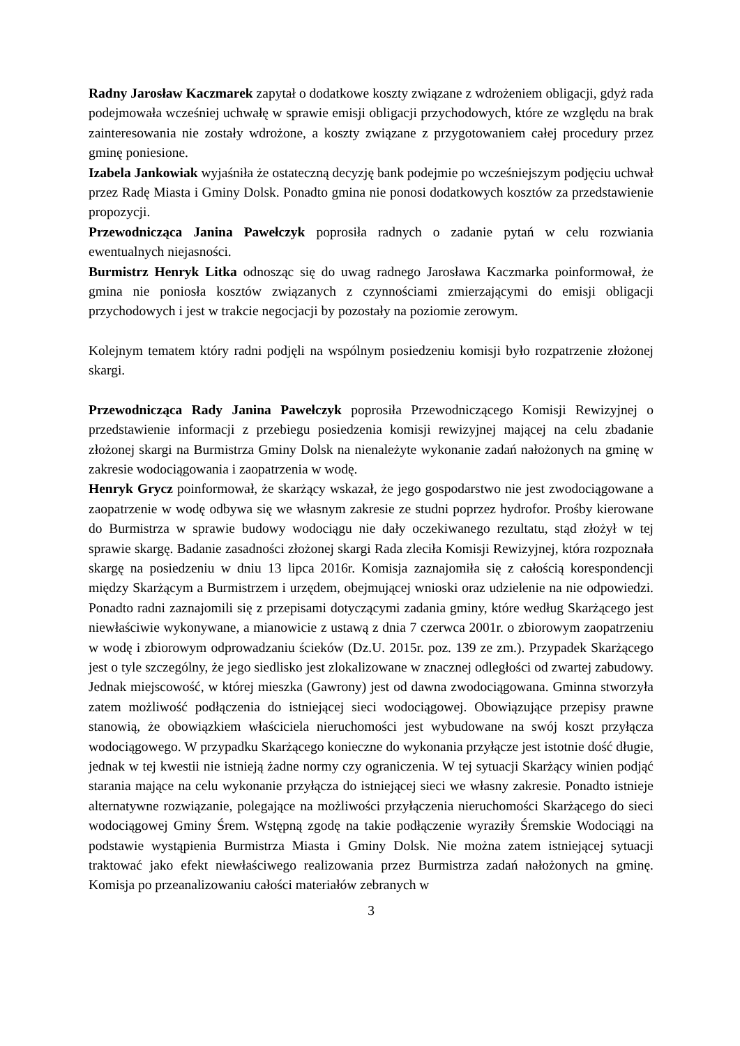Radny Jarosław Kaczmarek zapytał o dodatkowe koszty związane z wdrożeniem obligacji, gdyż rada podejmowała wcześniej uchwałę w sprawie emisji obligacji przychodowych, które ze względu na brak zainteresowania nie zostały wdrożone, a koszty związane z przygotowaniem całej procedury przez gminę poniesione.
Izabela Jankowiak wyjaśniła że ostateczną decyzję bank podejmie po wcześniejszym podjęciu uchwał przez Radę Miasta i Gminy Dolsk. Ponadto gmina nie ponosi dodatkowych kosztów za przedstawienie propozycji.
Przewodnicząca Janina Pawełczyk poprosiła radnych o zadanie pytań w celu rozwiania ewentualnych niejasności.
Burmistrz Henryk Litka odnosząc się do uwag radnego Jarosława Kaczmarka poinformował, że gmina nie poniosła kosztów związanych z czynnościami zmierzającymi do emisji obligacji przychodowych i jest w trakcie negocjacji by pozostały na poziomie zerowym.
Kolejnym tematem który radni podjęli na wspólnym posiedzeniu komisji było rozpatrzenie złożonej skargi.
Przewodnicząca Rady Janina Pawełczyk poprosiła Przewodniczącego Komisji Rewizyjnej o przedstawienie informacji z przebiegu posiedzenia komisji rewizyjnej mającej na celu zbadanie złożonej skargi na Burmistrza Gminy Dolsk na nienależyte wykonanie zadań nałożonych na gminę w zakresie wodociągowania i zaopatrzenia w wodę.
Henryk Grycz poinformował, że skarżący wskazał, że jego gospodarstwo nie jest zwodociągowane a zaopatrzenie w wodę odbywa się we własnym zakresie ze studni poprzez hydrofor. Prośby kierowane do Burmistrza w sprawie budowy wodociągu nie dały oczekiwanego rezultatu, stąd złożył w tej sprawie skargę. Badanie zasadności złożonej skargi Rada zleciła Komisji Rewizyjnej, która rozpoznała skargę na posiedzeniu w dniu 13 lipca 2016r. Komisja zaznajomiła się z całością korespondencji między Skarżącym a Burmistrzem i urzędem, obejmującej wnioski oraz udzielenie na nie odpowiedzi. Ponadto radni zaznajomili się z przepisami dotyczącymi zadania gminy, które według Skarżącego jest niewłaściwie wykonywane, a mianowicie z ustawą z dnia 7 czerwca 2001r. o zbiorowym zaopatrzeniu w wodę i zbiorowym odprowadzaniu ścieków (Dz.U. 2015r. poz. 139 ze zm.). Przypadek Skarżącego jest o tyle szczególny, że jego siedlisko jest zlokalizowane w znacznej odległości od zwartej zabudowy. Jednak miejscowość, w której mieszka (Gawrony) jest od dawna zwodociągowana. Gminna stworzyła zatem możliwość podłączenia do istniejącej sieci wodociągowej. Obowiązujące przepisy prawne stanowią, że obowiązkiem właściciela nieruchomości jest wybudowane na swój koszt przyłącza wodociągowego. W przypadku Skarżącego konieczne do wykonania przyłącze jest istotnie dość długie, jednak w tej kwestii nie istnieją żadne normy czy ograniczenia. W tej sytuacji Skarżący winien podjąć starania mające na celu wykonanie przyłącza do istniejącej sieci we własny zakresie. Ponadto istnieje alternatywne rozwiązanie, polegające na możliwości przyłączenia nieruchomości Skarżącego do sieci wodociągowej Gminy Śrem. Wstępną zgodę na takie podłączenie wyraziły Śremskie Wodociągi na podstawie wystąpienia Burmistrza Miasta i Gminy Dolsk. Nie można zatem istniejącej sytuacji traktować jako efekt niewłaściwego realizowania przez Burmistrza zadań nałożonych na gminę. Komisja po przeanalizowaniu całości materiałów zebranych w
3